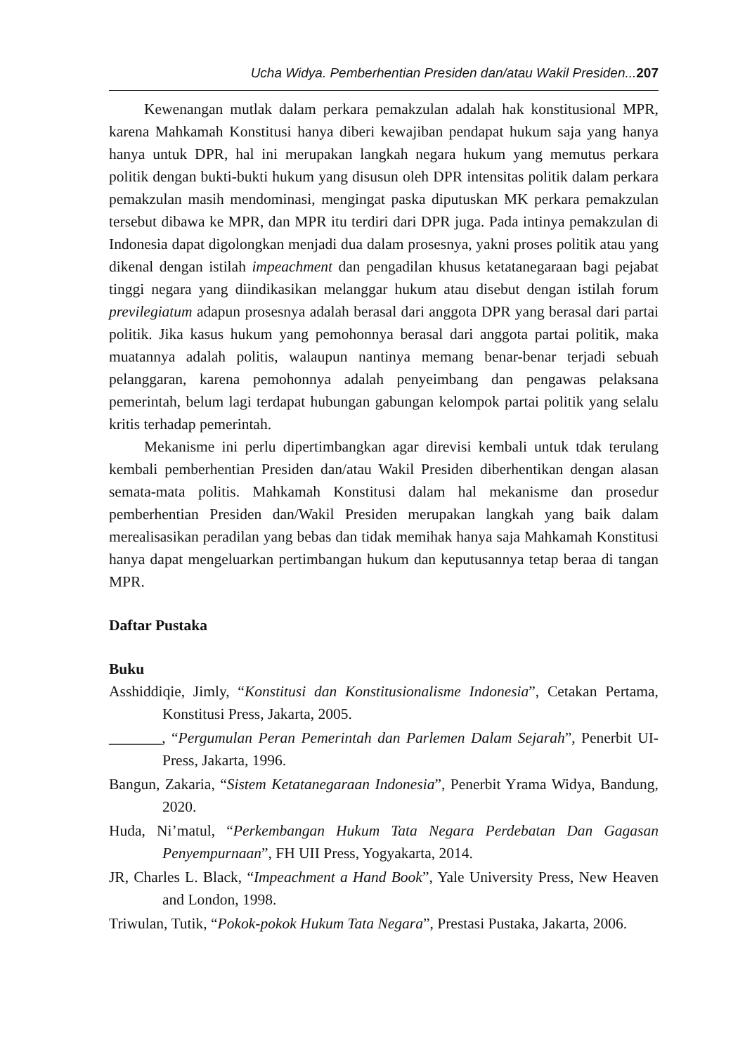Ucha Widya. Pemberhentian Presiden dan/atau Wakil Presiden...207
Kewenangan mutlak dalam perkara pemakzulan adalah hak konstitusional MPR, karena Mahkamah Konstitusi hanya diberi kewajiban pendapat hukum saja yang hanya hanya untuk DPR, hal ini merupakan langkah negara hukum yang memutus perkara politik dengan bukti-bukti hukum yang disusun oleh DPR intensitas politik dalam perkara pemakzulan masih mendominasi, mengingat paska diputuskan MK perkara pemakzulan tersebut dibawa ke MPR, dan MPR itu terdiri dari DPR juga. Pada intinya pemakzulan di Indonesia dapat digolongkan menjadi dua dalam prosesnya, yakni proses politik atau yang dikenal dengan istilah impeachment dan pengadilan khusus ketatanegaraan bagi pejabat tinggi negara yang diindikasikan melanggar hukum atau disebut dengan istilah forum previlegiatum adapun prosesnya adalah berasal dari anggota DPR yang berasal dari partai politik. Jika kasus hukum yang pemohonnya berasal dari anggota partai politik, maka muatannya adalah politis, walaupun nantinya memang benar-benar terjadi sebuah pelanggaran, karena pemohonnya adalah penyeimbang dan pengawas pelaksana pemerintah, belum lagi terdapat hubungan gabungan kelompok partai politik yang selalu kritis terhadap pemerintah.
Mekanisme ini perlu dipertimbangkan agar direvisi kembali untuk tdak terulang kembali pemberhentian Presiden dan/atau Wakil Presiden diberhentikan dengan alasan semata-mata politis. Mahkamah Konstitusi dalam hal mekanisme dan prosedur pemberhentian Presiden dan/Wakil Presiden merupakan langkah yang baik dalam merealisasikan peradilan yang bebas dan tidak memihak hanya saja Mahkamah Konstitusi hanya dapat mengeluarkan pertimbangan hukum dan keputusannya tetap beraa di tangan MPR.
Daftar Pustaka
Buku
Asshiddiqie, Jimly, “Konstitusi dan Konstitusionalisme Indonesia”, Cetakan Pertama, Konstitusi Press, Jakarta, 2005.
_______, “Pergumulan Peran Pemerintah dan Parlemen Dalam Sejarah”, Penerbit UI-Press, Jakarta, 1996.
Bangun, Zakaria, “Sistem Ketatanegaraan Indonesia”, Penerbit Yrama Widya, Bandung, 2020.
Huda, Ni’matul, “Perkembangan Hukum Tata Negara Perdebatan Dan Gagasan Penyempurnaan”, FH UII Press, Yogyakarta, 2014.
JR, Charles L. Black, “Impeachment a Hand Book”, Yale University Press, New Heaven and London, 1998.
Triwulan, Tutik, “Pokok-pokok Hukum Tata Negara”, Prestasi Pustaka, Jakarta, 2006.